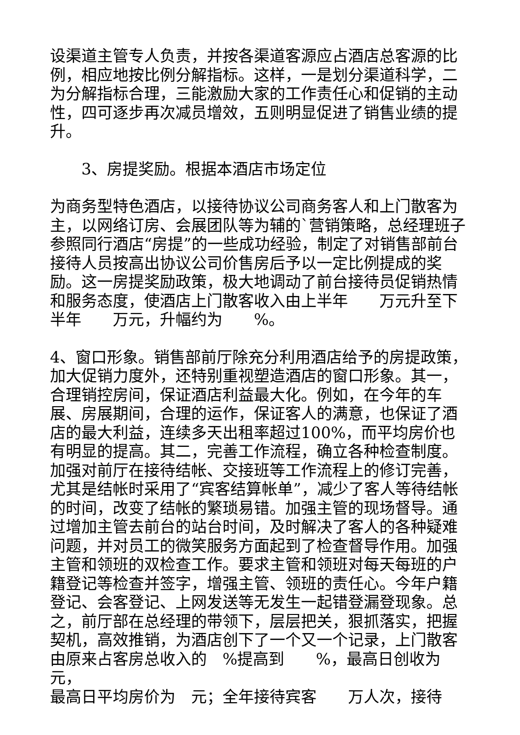设渠道主管专人负责，并按各渠道客源应占酒店总客源的比例，相应地按比例分解指标。这样，一是划分渠道科学，二为分解指标合理，三能激励大家的工作责任心和促销的主动性，四可逐步再次减员增效，五则明显促进了销售业绩的提升。
3、房提奖励。根据本酒店市场定位
为商务型特色酒店，以接待协议公司商务客人和上门散客为主，以网络订房、会展团队等为辅的`营销策略，总经理班子参照同行酒店“房提”的一些成功经验，制定了对销售部前台接待人员按高出协议公司价售房后予以一定比例提成的奖励。这一房提奖励政策，极大地调动了前台接待员促销热情和服务态度，使酒店上门散客收入由上半年　　万元升至下半年　　万元，升幅约为　　%。
4、窗口形象。销售部前厅除充分利用酒店给予的房提政策，加大促销力度外，还特别重视塑造酒店的窗口形象。其一，合理销控房间，保证酒店利益最大化。例如，在今年的车展、房展期间，合理的运作，保证客人的满意，也保证了酒店的最大利益，连续多天出租率超过100%，而平均房价也有明显的提高。其二，完善工作流程，确立各种检查制度。加强对前厅在接待结帐、交接班等工作流程上的修订完善，尤其是结帐时采用了“宾客结算帐单”，减少了客人等待结帐的时间，改变了结帐的繁琐易错。加强主管的现场督导。通过增加主管去前台的站台时间，及时解决了客人的各种疑难问题，并对员工的微笑服务方面起到了检查督导作用。加强主管和领班的双检查工作。要求主管和领班对每天每班的户籍登记等检查并签字，增强主管、领班的责任心。今年户籍登记、会客登记、上网发送等无发生一起错登漏登现象。总之，前厅部在总经理的带领下，层层把关，狠抓落实，把握契机，高效推销，为酒店创下了一个又一个记录，上门散客由原来占客房总收入的　%提高到　　%，最高日创收为　　元，
最高日平均房价为　元；全年接待宾客　　万人次，接待